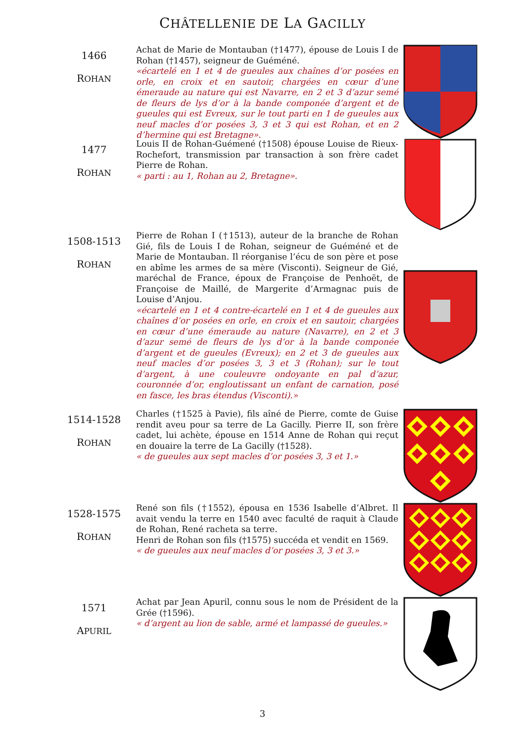CHÂTELLENIE DE LA GACILLY
1466
ROHAN
Achat de Marie de Montauban (†1477), épouse de Louis I de Rohan (†1457), seigneur de Guéméné.
«écartelé en 1 et 4 de gueules aux chaînes d’or posées en orle, en croix et en sautoir, chargées en cœur d’une émeraude au nature qui est Navarre, en 2 et 3 d’azur semé de fleurs de lys d’or à la bande componée d’argent et de gueules qui est Evreux, sur le tout parti en 1 de gueules aux neuf macles d’or posées 3, 3 et 3 qui est Rohan, et en 2 d’hermine qui est Bretagne».
1477
ROHAN
Louis II de Rohan-Guémené (†1508) épouse Louise de Rieux-Rochefort, transmission par transaction à son frère cadet Pierre de Rohan.
« parti : au 1, Rohan au 2, Bretagne».
1508-1513
ROHAN
Pierre de Rohan I (†1513), auteur de la branche de Rohan Gié, fils de Louis I de Rohan, seigneur de Guéméné et de Marie de Montauban. Il réorganise l’écu de son père et pose en abîme les armes de sa mère (Visconti). Seigneur de Gié, maréchal de France, époux de Françoise de Penhoët, de Françoise de Maillé, de Margerite d’Armagnac puis de Louise d’Anjou.
«écartelé en 1 et 4 contre-écartelé en 1 et 4 de gueules aux chaînes d’or posées en orle, en croix et en sautoir, chargées en cœur d’une émeraude au nature (Navarre), en 2 et 3 d’azur semé de fleurs de lys d’or à la bande componée d’argent et de gueules (Evreux); en 2 et 3 de gueules aux neuf macles d’or posées 3, 3 et 3 (Rohan); sur le tout d’argent, à une couleuvre ondoyante en pal d’azur, couronnée d’or, engloutissant un enfant de carnation, posé en fasce, les bras étendus (Visconti).»
1514-1528
ROHAN
Charles (†1525 à Pavie), fils aîné de Pierre, comte de Guise rendit aveu pour sa terre de La Gacilly. Pierre II, son frère cadet, lui achète, épouse en 1514 Anne de Rohan qui reçut en douaire la terre de La Gacilly (†1528).
« de gueules aux sept macles d’or posées 3, 3 et 1.»
1528-1575
ROHAN
René son fils (†1552), épousa en 1536 Isabelle d’Albret. Il avait vendu la terre en 1540 avec faculté de raquit à Claude de Rohan, René racheta sa terre.
Henri de Rohan son fils (†1575) succéda et vendit en 1569.
« de gueules aux neuf macles d’or posées 3, 3 et 3.»
1571
APURIL
Achat par Jean Apuril, connu sous le nom de Président de la Grée (†1596).
« d’argent au lion de sable, armé et lampassé de gueules.»
3